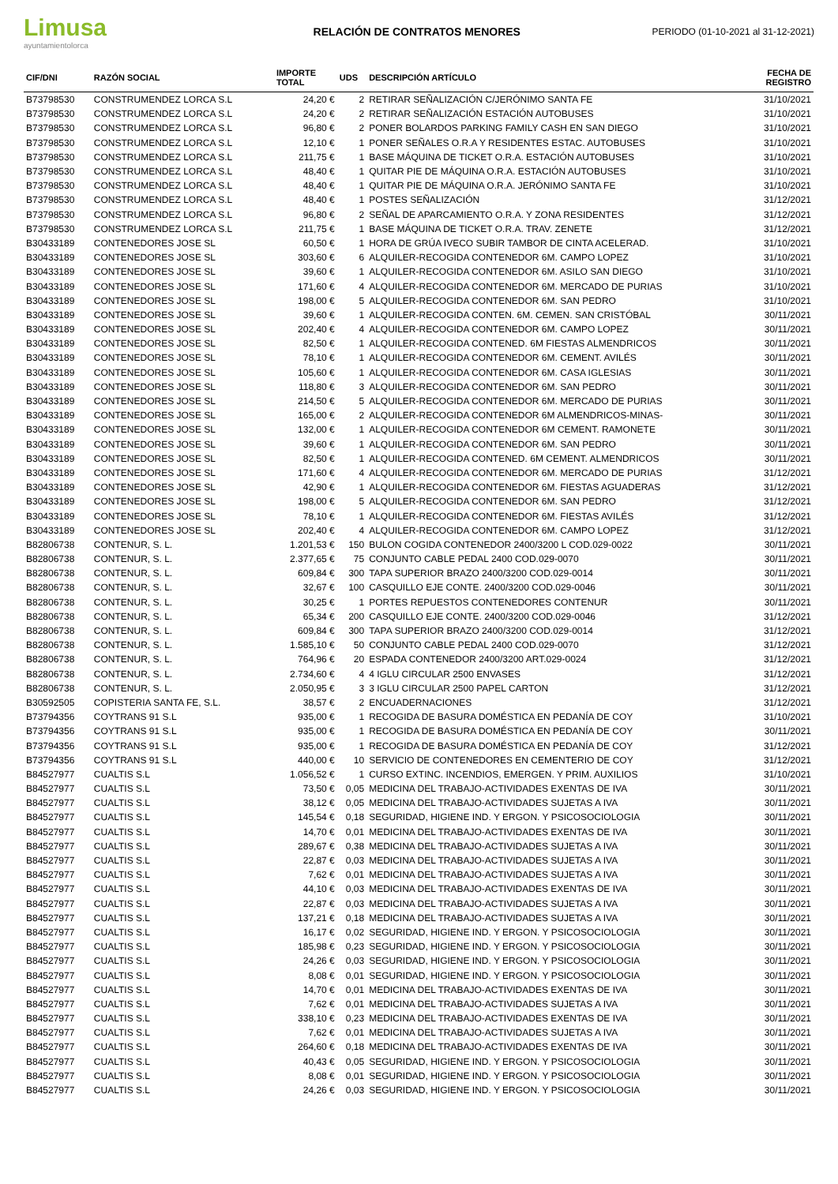Limusa
ayuntamientolorca
RELACIÓN DE CONTRATOS MENORES
PERIODO (01-10-2021 al 31-12-2021)
| CIF/DNI | RAZÓN SOCIAL | IMPORTE TOTAL | UDS | DESCRIPCIÓN ARTÍCULO | FECHA DE REGISTRO |
| --- | --- | --- | --- | --- | --- |
| B73798530 | CONSTRUMENDEZ LORCA S.L | 24,20 € | 2 | RETIRAR SEÑALIZACIÓN C/JERÓNIMO SANTA FE | 31/10/2021 |
| B73798530 | CONSTRUMENDEZ LORCA S.L | 24,20 € | 2 | RETIRAR SEÑALIZACIÓN ESTACIÓN AUTOBUSES | 31/10/2021 |
| B73798530 | CONSTRUMENDEZ LORCA S.L | 96,80 € | 2 | PONER BOLARDOS PARKING FAMILY CASH EN SAN DIEGO | 31/10/2021 |
| B73798530 | CONSTRUMENDEZ LORCA S.L | 12,10 € | 1 | PONER SEÑALES O.R.A Y RESIDENTES ESTAC. AUTOBUSES | 31/10/2021 |
| B73798530 | CONSTRUMENDEZ LORCA S.L | 211,75 € | 1 | BASE MÁQUINA DE TICKET O.R.A. ESTACIÓN AUTOBUSES | 31/10/2021 |
| B73798530 | CONSTRUMENDEZ LORCA S.L | 48,40 € | 1 | QUITAR PIE DE MÁQUINA O.R.A. ESTACIÓN AUTOBUSES | 31/10/2021 |
| B73798530 | CONSTRUMENDEZ LORCA S.L | 48,40 € | 1 | QUITAR PIE DE MÁQUINA O.R.A. JERÓNIMO SANTA FE | 31/10/2021 |
| B73798530 | CONSTRUMENDEZ LORCA S.L | 48,40 € | 1 | POSTES SEÑALIZACIÓN | 31/12/2021 |
| B73798530 | CONSTRUMENDEZ LORCA S.L | 96,80 € | 2 | SEÑAL DE APARCAMIENTO O.R.A. Y ZONA RESIDENTES | 31/12/2021 |
| B73798530 | CONSTRUMENDEZ LORCA S.L | 211,75 € | 1 | BASE MÁQUINA DE TICKET O.R.A. TRAV. ZENETE | 31/12/2021 |
| B30433189 | CONTENEDORES JOSE SL | 60,50 € | 1 | HORA DE GRÚA IVECO SUBIR TAMBOR DE CINTA ACELERAD. | 31/10/2021 |
| B30433189 | CONTENEDORES JOSE SL | 303,60 € | 6 | ALQUILER-RECOGIDA CONTENEDOR 6M. CAMPO LOPEZ | 31/10/2021 |
| B30433189 | CONTENEDORES JOSE SL | 39,60 € | 1 | ALQUILER-RECOGIDA CONTENEDOR 6M. ASILO SAN DIEGO | 31/10/2021 |
| B30433189 | CONTENEDORES JOSE SL | 171,60 € | 4 | ALQUILER-RECOGIDA CONTENEDOR 6M. MERCADO DE PURIAS | 31/10/2021 |
| B30433189 | CONTENEDORES JOSE SL | 198,00 € | 5 | ALQUILER-RECOGIDA CONTENEDOR 6M. SAN PEDRO | 31/10/2021 |
| B30433189 | CONTENEDORES JOSE SL | 39,60 € | 1 | ALQUILER-RECOGIDA CONTEN. 6M. CEMEN. SAN CRISTÓBAL | 30/11/2021 |
| B30433189 | CONTENEDORES JOSE SL | 202,40 € | 4 | ALQUILER-RECOGIDA CONTENEDOR 6M. CAMPO LOPEZ | 30/11/2021 |
| B30433189 | CONTENEDORES JOSE SL | 82,50 € | 1 | ALQUILER-RECOGIDA CONTENED. 6M FIESTAS ALMENDRICOS | 30/11/2021 |
| B30433189 | CONTENEDORES JOSE SL | 78,10 € | 1 | ALQUILER-RECOGIDA CONTENEDOR 6M. CEMENT. AVILÉS | 30/11/2021 |
| B30433189 | CONTENEDORES JOSE SL | 105,60 € | 1 | ALQUILER-RECOGIDA CONTENEDOR 6M. CASA IGLESIAS | 30/11/2021 |
| B30433189 | CONTENEDORES JOSE SL | 118,80 € | 3 | ALQUILER-RECOGIDA CONTENEDOR 6M. SAN PEDRO | 30/11/2021 |
| B30433189 | CONTENEDORES JOSE SL | 214,50 € | 5 | ALQUILER-RECOGIDA CONTENEDOR 6M. MERCADO DE PURIAS | 30/11/2021 |
| B30433189 | CONTENEDORES JOSE SL | 165,00 € | 2 | ALQUILER-RECOGIDA CONTENEDOR 6M ALMENDRICOS-MINAS- | 30/11/2021 |
| B30433189 | CONTENEDORES JOSE SL | 132,00 € | 1 | ALQUILER-RECOGIDA CONTENEDOR 6M CEMENT. RAMONETE | 30/11/2021 |
| B30433189 | CONTENEDORES JOSE SL | 39,60 € | 1 | ALQUILER-RECOGIDA CONTENEDOR 6M. SAN PEDRO | 30/11/2021 |
| B30433189 | CONTENEDORES JOSE SL | 82,50 € | 1 | ALQUILER-RECOGIDA CONTENED. 6M CEMENT. ALMENDRICOS | 30/11/2021 |
| B30433189 | CONTENEDORES JOSE SL | 171,60 € | 4 | ALQUILER-RECOGIDA CONTENEDOR 6M. MERCADO DE PURIAS | 31/12/2021 |
| B30433189 | CONTENEDORES JOSE SL | 42,90 € | 1 | ALQUILER-RECOGIDA CONTENEDOR 6M. FIESTAS AGUADERAS | 31/12/2021 |
| B30433189 | CONTENEDORES JOSE SL | 198,00 € | 5 | ALQUILER-RECOGIDA CONTENEDOR 6M. SAN PEDRO | 31/12/2021 |
| B30433189 | CONTENEDORES JOSE SL | 78,10 € | 1 | ALQUILER-RECOGIDA CONTENEDOR 6M. FIESTAS AVILÉS | 31/12/2021 |
| B30433189 | CONTENEDORES JOSE SL | 202,40 € | 4 | ALQUILER-RECOGIDA CONTENEDOR 6M. CAMPO LOPEZ | 31/12/2021 |
| B82806738 | CONTENUR, S. L. | 1.201,53 € | 150 | BULON COGIDA CONTENEDOR 2400/3200 L COD.029-0022 | 30/11/2021 |
| B82806738 | CONTENUR, S. L. | 2.377,65 € | 75 | CONJUNTO CABLE PEDAL 2400 COD.029-0070 | 30/11/2021 |
| B82806738 | CONTENUR, S. L. | 609,84 € | 300 | TAPA SUPERIOR BRAZO 2400/3200 COD.029-0014 | 30/11/2021 |
| B82806738 | CONTENUR, S. L. | 32,67 € | 100 | CASQUILLO EJE CONTE. 2400/3200 COD.029-0046 | 30/11/2021 |
| B82806738 | CONTENUR, S. L. | 30,25 € | 1 | PORTES REPUESTOS CONTENEDORES CONTENUR | 30/11/2021 |
| B82806738 | CONTENUR, S. L. | 65,34 € | 200 | CASQUILLO EJE CONTE. 2400/3200 COD.029-0046 | 31/12/2021 |
| B82806738 | CONTENUR, S. L. | 609,84 € | 300 | TAPA SUPERIOR BRAZO 2400/3200 COD.029-0014 | 31/12/2021 |
| B82806738 | CONTENUR, S. L. | 1.585,10 € | 50 | CONJUNTO CABLE PEDAL 2400 COD.029-0070 | 31/12/2021 |
| B82806738 | CONTENUR, S. L. | 764,96 € | 20 | ESPADA CONTENEDOR 2400/3200 ART.029-0024 | 31/12/2021 |
| B82806738 | CONTENUR, S. L. | 2.734,60 € | 4 | 4 IGLU CIRCULAR 2500 ENVASES | 31/12/2021 |
| B82806738 | CONTENUR, S. L. | 2.050,95 € | 3 | 3 IGLU CIRCULAR 2500 PAPEL CARTON | 31/12/2021 |
| B30592505 | COPISTERIA SANTA FE, S.L. | 38,57 € | 2 | ENCUADERNACIONES | 31/12/2021 |
| B73794356 | COYTRANS 91 S.L | 935,00 € | 1 | RECOGIDA DE BASURA DOMÉSTICA EN PEDANÍA DE COY | 31/10/2021 |
| B73794356 | COYTRANS 91 S.L | 935,00 € | 1 | RECOGIDA DE BASURA DOMÉSTICA EN PEDANÍA DE COY | 30/11/2021 |
| B73794356 | COYTRANS 91 S.L | 935,00 € | 1 | RECOGIDA DE BASURA DOMÉSTICA EN PEDANÍA DE COY | 31/12/2021 |
| B73794356 | COYTRANS 91 S.L | 440,00 € | 10 | SERVICIO DE CONTENEDORES EN CEMENTERIO DE COY | 31/12/2021 |
| B84527977 | CUALTIS S.L | 1.056,52 € | 1 | CURSO EXTINC. INCENDIOS, EMERGEN. Y PRIM. AUXILIOS | 31/10/2021 |
| B84527977 | CUALTIS S.L | 73,50 € | 0,05 | MEDICINA DEL TRABAJO-ACTIVIDADES EXENTAS DE IVA | 30/11/2021 |
| B84527977 | CUALTIS S.L | 38,12 € | 0,05 | MEDICINA DEL TRABAJO-ACTIVIDADES SUJETAS A IVA | 30/11/2021 |
| B84527977 | CUALTIS S.L | 145,54 € | 0,18 | SEGURIDAD, HIGIENE IND. Y ERGON. Y PSICOSOCIOLOGIA | 30/11/2021 |
| B84527977 | CUALTIS S.L | 14,70 € | 0,01 | MEDICINA DEL TRABAJO-ACTIVIDADES EXENTAS DE IVA | 30/11/2021 |
| B84527977 | CUALTIS S.L | 289,67 € | 0,38 | MEDICINA DEL TRABAJO-ACTIVIDADES SUJETAS A IVA | 30/11/2021 |
| B84527977 | CUALTIS S.L | 22,87 € | 0,03 | MEDICINA DEL TRABAJO-ACTIVIDADES SUJETAS A IVA | 30/11/2021 |
| B84527977 | CUALTIS S.L | 7,62 € | 0,01 | MEDICINA DEL TRABAJO-ACTIVIDADES SUJETAS A IVA | 30/11/2021 |
| B84527977 | CUALTIS S.L | 44,10 € | 0,03 | MEDICINA DEL TRABAJO-ACTIVIDADES EXENTAS DE IVA | 30/11/2021 |
| B84527977 | CUALTIS S.L | 22,87 € | 0,03 | MEDICINA DEL TRABAJO-ACTIVIDADES SUJETAS A IVA | 30/11/2021 |
| B84527977 | CUALTIS S.L | 137,21 € | 0,18 | MEDICINA DEL TRABAJO-ACTIVIDADES SUJETAS A IVA | 30/11/2021 |
| B84527977 | CUALTIS S.L | 16,17 € | 0,02 | SEGURIDAD, HIGIENE IND. Y ERGON. Y PSICOSOCIOLOGIA | 30/11/2021 |
| B84527977 | CUALTIS S.L | 185,98 € | 0,23 | SEGURIDAD, HIGIENE IND. Y ERGON. Y PSICOSOCIOLOGIA | 30/11/2021 |
| B84527977 | CUALTIS S.L | 24,26 € | 0,03 | SEGURIDAD, HIGIENE IND. Y ERGON. Y PSICOSOCIOLOGIA | 30/11/2021 |
| B84527977 | CUALTIS S.L | 8,08 € | 0,01 | SEGURIDAD, HIGIENE IND. Y ERGON. Y PSICOSOCIOLOGIA | 30/11/2021 |
| B84527977 | CUALTIS S.L | 14,70 € | 0,01 | MEDICINA DEL TRABAJO-ACTIVIDADES EXENTAS DE IVA | 30/11/2021 |
| B84527977 | CUALTIS S.L | 7,62 € | 0,01 | MEDICINA DEL TRABAJO-ACTIVIDADES SUJETAS A IVA | 30/11/2021 |
| B84527977 | CUALTIS S.L | 338,10 € | 0,23 | MEDICINA DEL TRABAJO-ACTIVIDADES EXENTAS DE IVA | 30/11/2021 |
| B84527977 | CUALTIS S.L | 7,62 € | 0,01 | MEDICINA DEL TRABAJO-ACTIVIDADES SUJETAS A IVA | 30/11/2021 |
| B84527977 | CUALTIS S.L | 264,60 € | 0,18 | MEDICINA DEL TRABAJO-ACTIVIDADES EXENTAS DE IVA | 30/11/2021 |
| B84527977 | CUALTIS S.L | 40,43 € | 0,05 | SEGURIDAD, HIGIENE IND. Y ERGON. Y PSICOSOCIOLOGIA | 30/11/2021 |
| B84527977 | CUALTIS S.L | 8,08 € | 0,01 | SEGURIDAD, HIGIENE IND. Y ERGON. Y PSICOSOCIOLOGIA | 30/11/2021 |
| B84527977 | CUALTIS S.L | 24,26 € | 0,03 | SEGURIDAD, HIGIENE IND. Y ERGON. Y PSICOSOCIOLOGIA | 30/11/2021 |